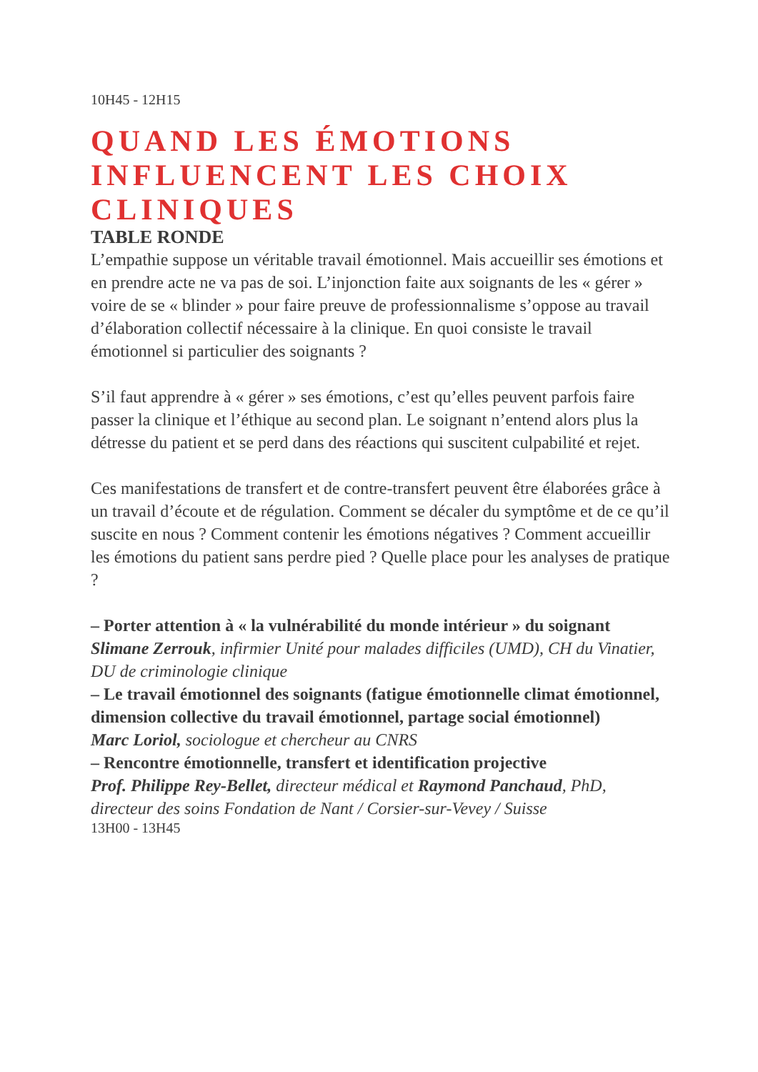10H45 - 12H15
QUAND LES ÉMOTIONS INFLUENCENT LES CHOIX CLINIQUES
TABLE RONDE
L’empathie suppose un véritable travail émotionnel. Mais accueillir ses émotions et en prendre acte ne va pas de soi. L’injonction faite aux soignants de les « gérer » voire de se « blinder » pour faire preuve de professionnalisme s’oppose au travail d’élaboration collectif nécessaire à la clinique. En quoi consiste le travail émotionnel si particulier des soignants ?
S’il faut apprendre à « gérer » ses émotions, c’est qu’elles peuvent parfois faire passer la clinique et l’éthique au second plan. Le soignant n’entend alors plus la détresse du patient et se perd dans des réactions qui suscitent culpabilité et rejet.
Ces manifestations de transfert et de contre-transfert peuvent être élaborées grâce à un travail d’écoute et de régulation. Comment se décaler du symptôme et de ce qu’il suscite en nous ? Comment contenir les émotions négatives ? Comment accueillir les émotions du patient sans perdre pied ? Quelle place pour les analyses de pratique ?
– Porter attention à « la vulnérabilité du monde intérieur » du soignant
Slimane Zerrouk, infirmier Unité pour malades difficiles (UMD), CH du Vinatier, DU de criminologie clinique
– Le travail émotionnel des soignants (fatigue émotionnelle climat émotionnel, dimension collective du travail émotionnel, partage social émotionnel)
Marc Loriol, sociologue et chercheur au CNRS
– Rencontre émotionnelle, transfert et identification projective
Prof. Philippe Rey-Bellet, directeur médical et Raymond Panchaud, PhD, directeur des soins Fondation de Nant / Corsier-sur-Vevey / Suisse
13H00 - 13H45